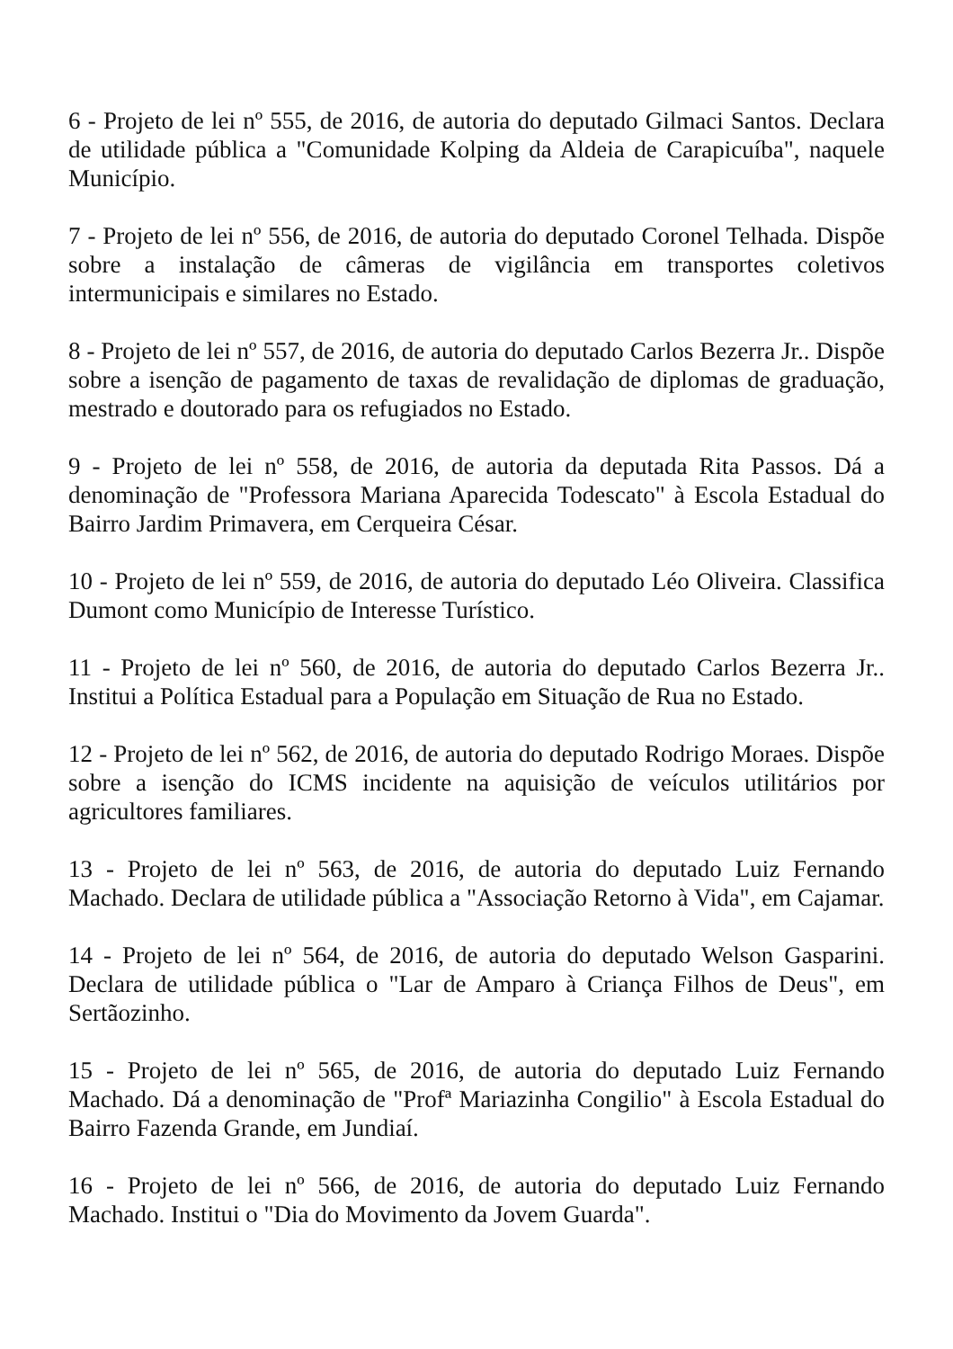6 - Projeto de lei nº 555, de 2016, de autoria do deputado Gilmaci Santos. Declara de utilidade pública a "Comunidade Kolping da Aldeia de Carapicuíba", naquele Município.
7 - Projeto de lei nº 556, de 2016, de autoria do deputado Coronel Telhada. Dispõe sobre a instalação de câmeras de vigilância em transportes coletivos intermunicipais e similares no Estado.
8 - Projeto de lei nº 557, de 2016, de autoria do deputado Carlos Bezerra Jr.. Dispõe sobre a isenção de pagamento de taxas de revalidação de diplomas de graduação, mestrado e doutorado para os refugiados no Estado.
9 - Projeto de lei nº 558, de 2016, de autoria da deputada Rita Passos. Dá a denominação de "Professora Mariana Aparecida Todescato" à Escola Estadual do Bairro Jardim Primavera, em Cerqueira César.
10 - Projeto de lei nº 559, de 2016, de autoria do deputado Léo Oliveira. Classifica Dumont como Município de Interesse Turístico.
11 - Projeto de lei nº 560, de 2016, de autoria do deputado Carlos Bezerra Jr.. Institui a Política Estadual para a População em Situação de Rua no Estado.
12 - Projeto de lei nº 562, de 2016, de autoria do deputado Rodrigo Moraes. Dispõe sobre a isenção do ICMS incidente na aquisição de veículos utilitários por agricultores familiares.
13 - Projeto de lei nº 563, de 2016, de autoria do deputado Luiz Fernando Machado. Declara de utilidade pública a "Associação Retorno à Vida", em Cajamar.
14 - Projeto de lei nº 564, de 2016, de autoria do deputado Welson Gasparini. Declara de utilidade pública o "Lar de Amparo à Criança Filhos de Deus", em Sertãozinho.
15 - Projeto de lei nº 565, de 2016, de autoria do deputado Luiz Fernando Machado. Dá a denominação de "Profª Mariazinha Congilio" à Escola Estadual do Bairro Fazenda Grande, em Jundiaí.
16 - Projeto de lei nº 566, de 2016, de autoria do deputado Luiz Fernando Machado. Institui o "Dia do Movimento da Jovem Guarda".